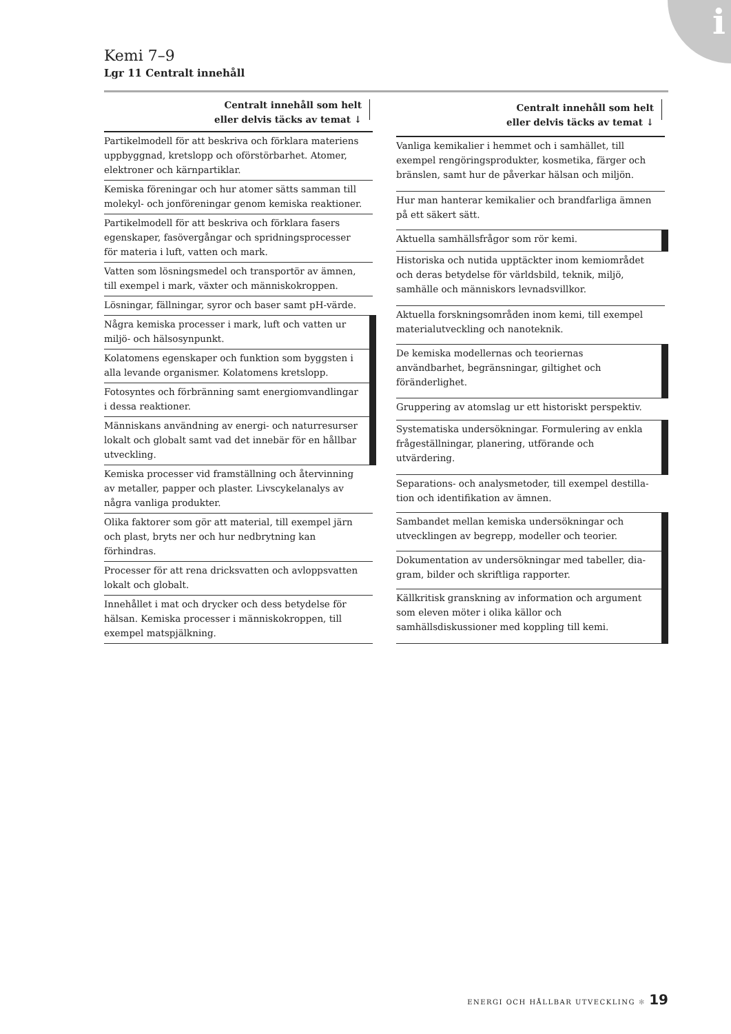i
Kemi 7–9
Lgr 11 Centralt innehåll
| Centralt innehåll som helt eller delvis täcks av temat ↓ |
| --- |
| Partikelmodell för att beskriva och förklara materiens uppbyggnad, kretslopp och oförstörbarhet. Atomer, elektroner och kärnpartiklar. |
| Kemiska föreningar och hur atomer sätts samman till molekyl- och jonföreningar genom kemiska reaktio­ner. |
| Partikelmodell för att beskriva och förklara fasers egenskaper, fasövergångar och spridningsprocesser för materia i luft, vatten och mark. |
| Vatten som lösningsmedel och transportör av ämnen, till exempel i mark, växter och människokroppen. |
| Lösningar, fällningar, syror och baser samt pH-värde. |
| Några kemiska processer i mark, luft och vatten ur miljö- och hälsosynpunkt. |
| Kolatomens egenskaper och funktion som byggsten i alla levande organismer. Kolatomens kretslopp. |
| Fotosyntes och förbränning samt energiomvandlingar i dessa reaktioner. |
| Människans användning av energi- och naturresurser lokalt och globalt samt vad det innebär för en hållbar utveckling. |
| Kemiska processer vid framställning och återvinning av metaller, papper och plaster. Livscykelanalys av några vanliga produkter. |
| Olika faktorer som gör att material, till exempel järn och plast, bryts ner och hur nedbrytning kan förhindras. |
| Processer för att rena dricksvatten och avloppsvatten lokalt och globalt. |
| Innehållet i mat och drycker och dess betydelse för hälsan. Kemiska processer i människokroppen, till exempel matspjälkning. |
| Centralt innehåll som helt eller delvis täcks av temat ↓ |
| --- |
| Vanliga kemikalier i hemmet och i samhället, till exempel rengöringsprodukter, kosmetika, färger och bränslen, samt hur de påverkar hälsan och miljön. |
| Hur man hanterar kemikalier och brandfarliga ämnen på ett säkert sätt. |
| Aktuella samhällsfrågor som rör kemi. |
| Historiska och nutida upptäckter inom kemiområdet och deras betydelse för världsbild, teknik, miljö, samhälle och människors levnadsvillkor. |
| Aktuella forskningsområden inom kemi, till exempel materialutveckling och nanoteknik. |
| De kemiska modellernas och teoriernas användbarhet, begränsningar, giltighet och föränderlighet. |
| Gruppering av atomslag ur ett historiskt perspektiv. |
| Systematiska undersökningar. Formulering av enkla frågeställningar, planering, utförande och utvärdering. |
| Separations- och analysmetoder, till exempel destilla­tion och identifikation av ämnen. |
| Sambandet mellan kemiska undersökningar och utvecklingen av begrepp, modeller och teorier. |
| Dokumentation av undersökningar med tabeller, dia­gram, bilder och skriftliga rapporter. |
| Källkritisk granskning av information och argu­ment som eleven möter i olika källor och samhällsdiskussioner med koppling till kemi. |
ENERGI OCH HÅLLBAR UTVECKLING ✻ 19